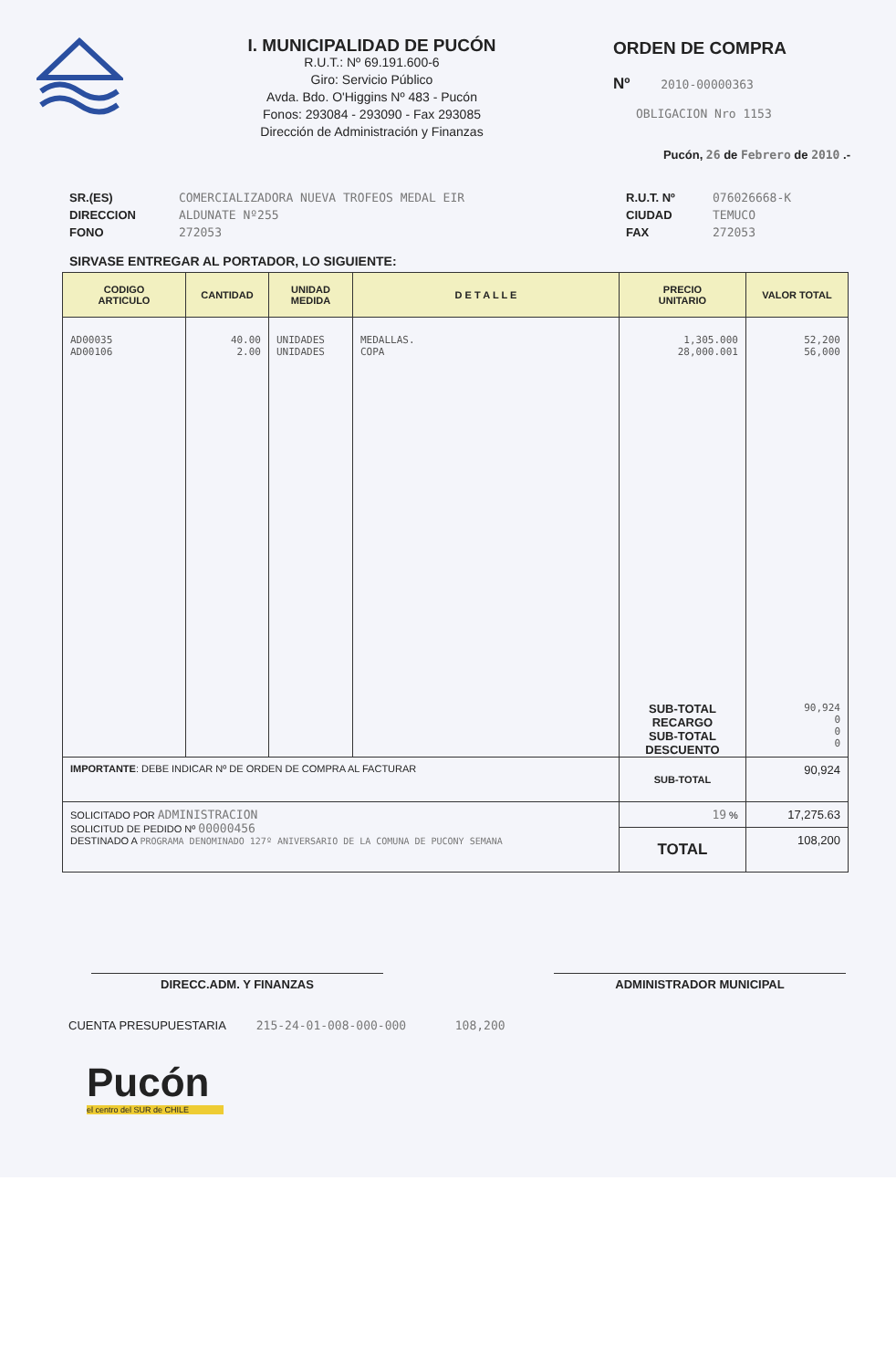I. MUNICIPALIDAD DE PUCÓN
R.U.T.: Nº 69.191.600-6
Giro: Servicio Público
Avda. Bdo. O'Higgins Nº 483 - Pucón
Fonos: 293084 - 293090 - Fax 293085
Dirección de Administración y Finanzas
ORDEN DE COMPRA
Nº 2010-00000363
OBLIGACION Nro 1153
Pucón, 26 de Febrero de 2010 .-
SR.(ES)
DIRECCION
FONO
COMERCIALIZADORA NUEVA TROFEOS MEDAL EIR
ALDUNATE Nº255
272053
R.U.T. Nº
CIUDAD
FAX
076026668-K
TEMUCO
272053
SIRVASE ENTREGAR AL PORTADOR, LO SIGUIENTE:
| CODIGO ARTICULO | CANTIDAD | UNIDAD MEDIDA | D E T A L L E | PRECIO UNITARIO | VALOR TOTAL |
| --- | --- | --- | --- | --- | --- |
| AD00035 AD00106 | 40.00 2.00 | UNIDADES UNIDADES | MEDALLAS. COPA | 1,305.000 28,000.001 SUB-TOTAL RECARGO SUB-TOTAL DESCUENTO | 52,200 56,000 90,924 0 0 0 |
| IMPORTANTE : DEBE INDICAR Nº DE ORDEN DE COMPRA AL FACTURAR | | | | SUB-TOTAL | 90,924 |
| SOLICITADO POR ADMINISTRACION SOLICITUD DE PEDIDO Nº 00000456 DESTINADO A PROGRAMA DENOMINADO 127º ANIVERSARIO DE LA COMUNA DE PUCONY SEMANA | | | | 19 % | 17,275.63 |
| | | | | TOTAL | 108,200 |
DIRECC.ADM. Y FINANZAS ADMINISTRADOR MUNICIPAL
CUENTA PRESUPUESTARIA 215-24-01-008-000-000 108,200
Pucón
el centro del SUR de CHILE